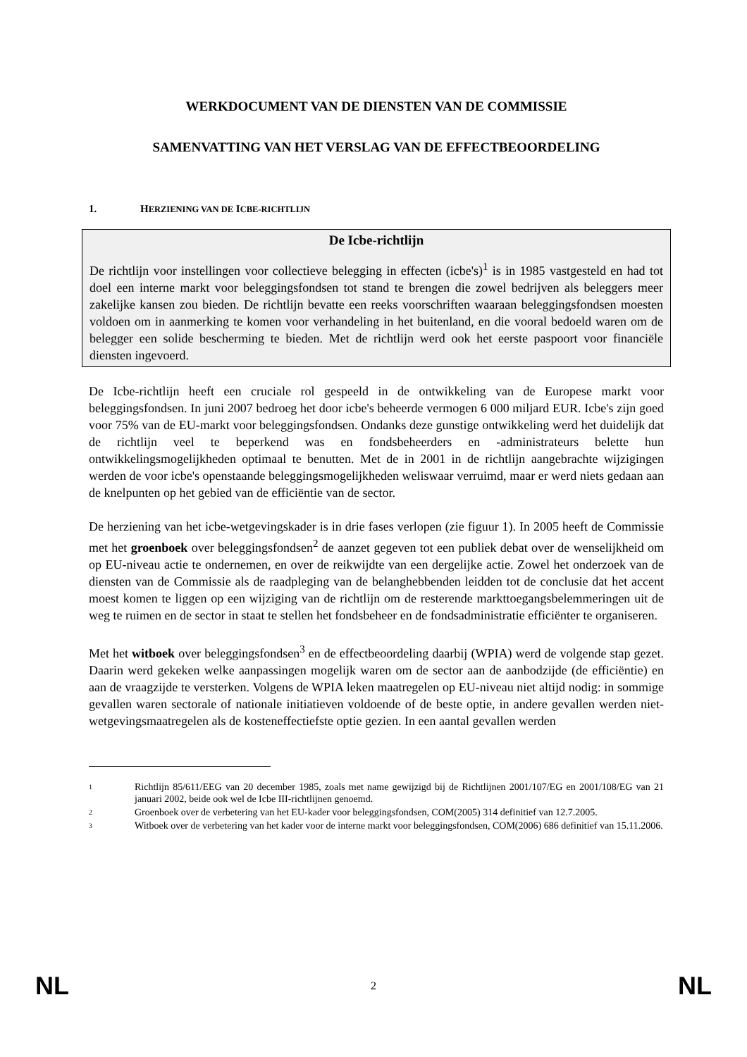WERKDOCUMENT VAN DE DIENSTEN VAN DE COMMISSIE
SAMENVATTING VAN HET VERSLAG VAN DE EFFECTBEOORDELING
1. HERZIENING VAN DE ICBE-RICHTLIJN
De Icbe-richtlijn
De richtlijn voor instellingen voor collectieve belegging in effecten (icbe's)<sup>1</sup> is in 1985 vastgesteld en had tot doel een interne markt voor beleggingsfondsen tot stand te brengen die zowel bedrijven als beleggers meer zakelijke kansen zou bieden. De richtlijn bevatte een reeks voorschriften waaraan beleggingsfondsen moesten voldoen om in aanmerking te komen voor verhandeling in het buitenland, en die vooral bedoeld waren om de belegger een solide bescherming te bieden. Met de richtlijn werd ook het eerste paspoort voor financiële diensten ingevoerd.
De Icbe-richtlijn heeft een cruciale rol gespeeld in de ontwikkeling van de Europese markt voor beleggingsfondsen. In juni 2007 bedroeg het door icbe's beheerde vermogen 6 000 miljard EUR. Icbe's zijn goed voor 75% van de EU-markt voor beleggingsfondsen. Ondanks deze gunstige ontwikkeling werd het duidelijk dat de richtlijn veel te beperkend was en fondsbeheerders en -administrateurs belette hun ontwikkelingsmogelijkheden optimaal te benutten. Met de in 2001 in de richtlijn aangebrachte wijzigingen werden de voor icbe's openstaande beleggingsmogelijkheden weliswaar verruimd, maar er werd niets gedaan aan de knelpunten op het gebied van de efficiëntie van de sector.
De herziening van het icbe-wetgevingskader is in drie fases verlopen (zie figuur 1). In 2005 heeft de Commissie met het groenboek over beleggingsfondsen<sup>2</sup> de aanzet gegeven tot een publiek debat over de wenselijkheid om op EU-niveau actie te ondernemen, en over de reikwijdte van een dergelijke actie. Zowel het onderzoek van de diensten van de Commissie als de raadpleging van de belanghebbenden leidden tot de conclusie dat het accent moest komen te liggen op een wijziging van de richtlijn om de resterende markttoegangsbelemmeringen uit de weg te ruimen en de sector in staat te stellen het fondsbeheer en de fondsadministratie efficiënter te organiseren.
Met het witboek over beleggingsfondsen<sup>3</sup> en de effectbeoordeling daarbij (WPIA) werd de volgende stap gezet. Daarin werd gekeken welke aanpassingen mogelijk waren om de sector aan de aanbodzijde (de efficiëntie) en aan de vraagzijde te versterken. Volgens de WPIA leken maatregelen op EU-niveau niet altijd nodig: in sommige gevallen waren sectorale of nationale initiatieven voldoende of de beste optie, in andere gevallen werden niet-wetgevingsmaatregelen als de kosteneffectiefste optie gezien. In een aantal gevallen werden
1 Richtlijn 85/611/EEG van 20 december 1985, zoals met name gewijzigd bij de Richtlijnen 2001/107/EG en 2001/108/EG van 21 januari 2002, beide ook wel de Icbe III-richtlijnen genoemd.
2 Groenboek over de verbetering van het EU-kader voor beleggingsfondsen, COM(2005) 314 definitief van 12.7.2005.
3 Witboek over de verbetering van het kader voor de interne markt voor beleggingsfondsen, COM(2006) 686 definitief van 15.11.2006.
NL 2 NL